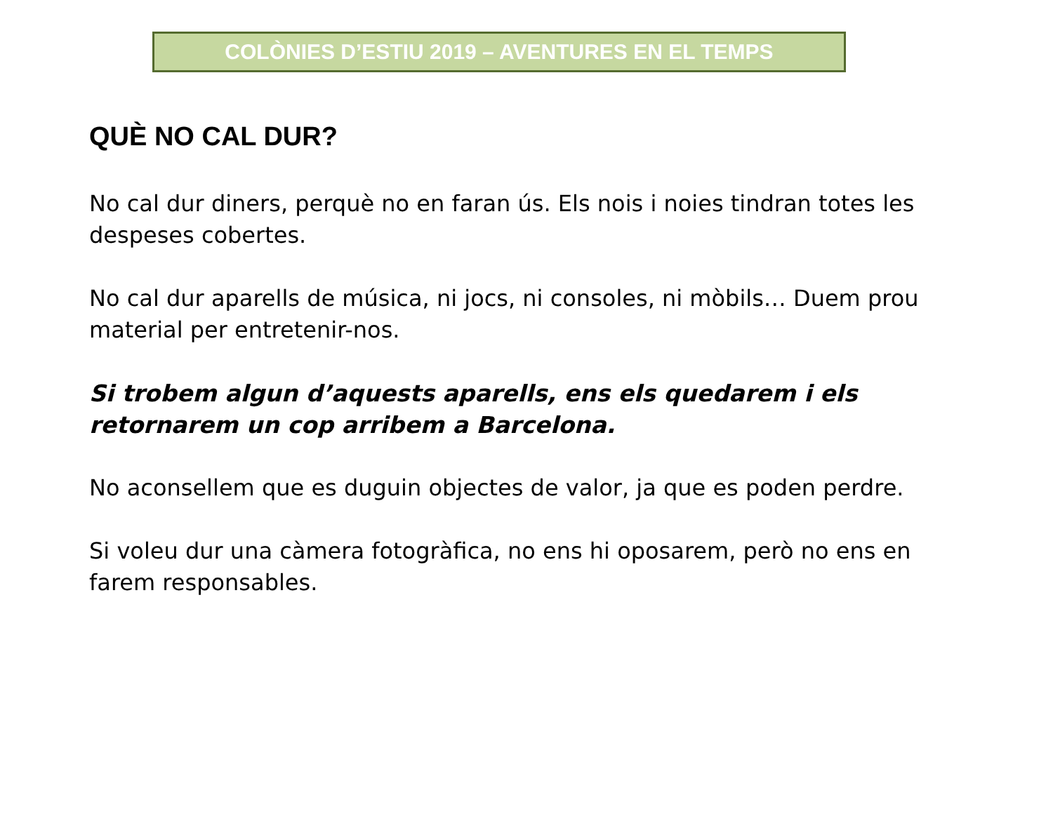COLÒNIES D’ESTIU 2019 – AVENTURES EN EL TEMPS
QUÈ NO CAL DUR?
No cal dur diners, perquè no en faran ús. Els nois i noies tindran totes les despeses cobertes.
No cal dur aparells de música, ni jocs, ni consoles, ni mòbils… Duem prou material per entretenir-nos.
Si trobem algun d’aquests aparells, ens els quedarem i els retornarem un cop arribem a Barcelona.
No aconsellem que es duguin objectes de valor, ja que es poden perdre.
Si voleu dur una càmera fotogràfica, no ens hi oposarem, però no ens en farem responsables.